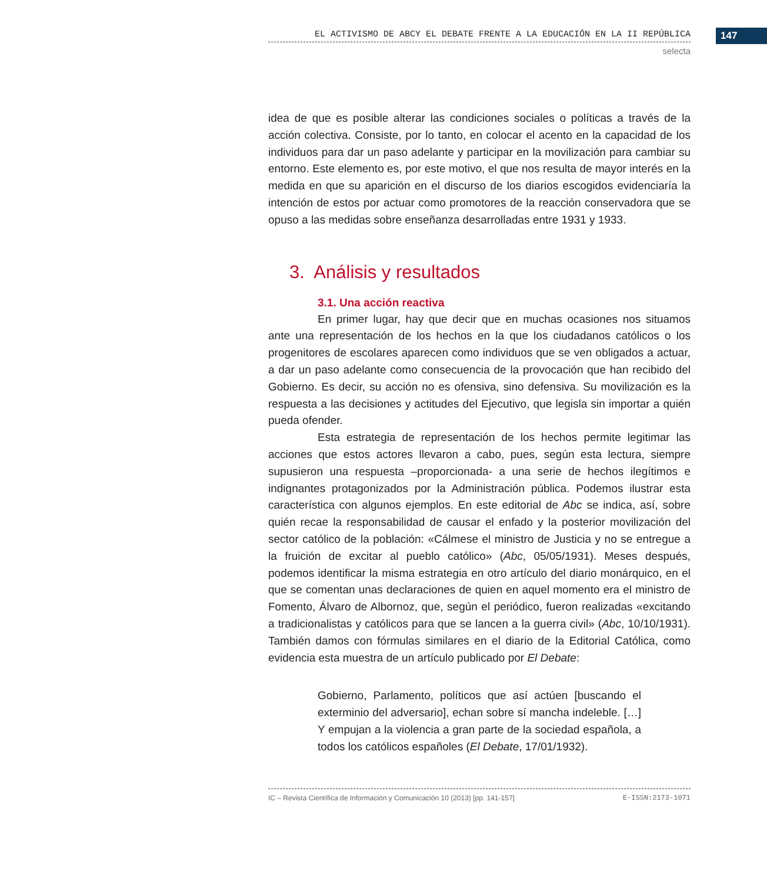147
EL ACTIVISMO DE ABCY EL DEBATE FRENTE A LA EDUCACIÓN EN LA II REPÚBLICA
selecta
idea de que es posible alterar las condiciones sociales o políticas a través de la acción colectiva. Consiste, por lo tanto, en colocar el acento en la capacidad de los individuos para dar un paso adelante y participar en la movilización para cambiar su entorno. Este elemento es, por este motivo, el que nos resulta de mayor interés en la medida en que su aparición en el discurso de los diarios escogidos evidenciaría la intención de estos por actuar como promotores de la reacción conservadora que se opuso a las medidas sobre enseñanza desarrolladas entre 1931 y 1933.
3. Análisis y resultados
3.1. Una acción reactiva
En primer lugar, hay que decir que en muchas ocasiones nos situamos ante una representación de los hechos en la que los ciudadanos católicos o los progenitores de escolares aparecen como individuos que se ven obligados a actuar, a dar un paso adelante como consecuencia de la provocación que han recibido del Gobierno. Es decir, su acción no es ofensiva, sino defensiva. Su movilización es la respuesta a las decisiones y actitudes del Ejecutivo, que legisla sin importar a quién pueda ofender.
Esta estrategia de representación de los hechos permite legitimar las acciones que estos actores llevaron a cabo, pues, según esta lectura, siempre supusieron una respuesta –proporcionada- a una serie de hechos ilegítimos e indignantes protagonizados por la Administración pública. Podemos ilustrar esta característica con algunos ejemplos. En este editorial de Abc se indica, así, sobre quién recae la responsabilidad de causar el enfado y la posterior movilización del sector católico de la población: «Cálmese el ministro de Justicia y no se entregue a la fruición de excitar al pueblo católico» (Abc, 05/05/1931). Meses después, podemos identificar la misma estrategia en otro artículo del diario monárquico, en el que se comentan unas declaraciones de quien en aquel momento era el ministro de Fomento, Álvaro de Albornoz, que, según el periódico, fueron realizadas «excitando a tradicionalistas y católicos para que se lancen a la guerra civil» (Abc, 10/10/1931). También damos con fórmulas similares en el diario de la Editorial Católica, como evidencia esta muestra de un artículo publicado por El Debate:
Gobierno, Parlamento, políticos que así actúen [buscando el exterminio del adversario], echan sobre sí mancha indeleble. […] Y empujan a la violencia a gran parte de la sociedad española, a todos los católicos españoles (El Debate, 17/01/1932).
IC – Revista Científica de Información y Comunicación 10 (2013) [pp. 141-157] E-ISSN:2173-1071